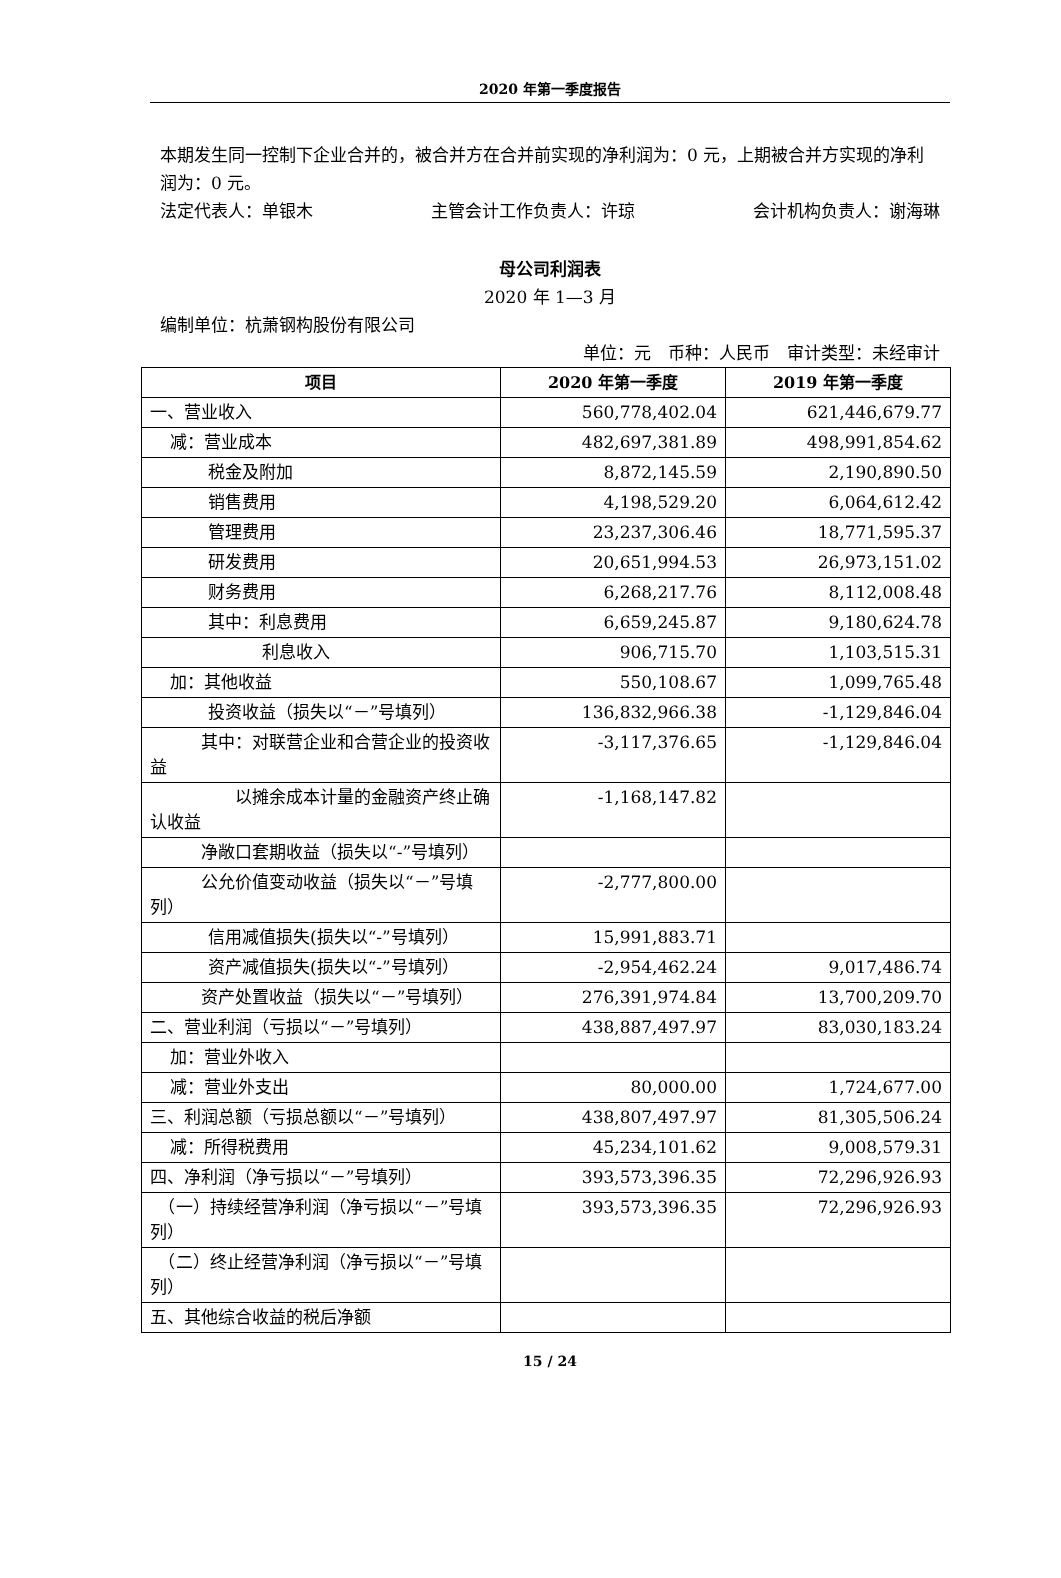2020 年第一季度报告
本期发生同一控制下企业合并的，被合并方在合并前实现的净利润为：0 元，上期被合并方实现的净利润为：0 元。
法定代表人：单银木 主管会计工作负责人：许琼 会计机构负责人：谢海琳
母公司利润表
2020 年 1—3 月
编制单位：杭萧钢构股份有限公司
单位：元　币种：人民币　审计类型：未经审计
| 项目 | 2020 年第一季度 | 2019 年第一季度 |
| --- | --- | --- |
| 一、营业收入 | 560,778,402.04 | 621,446,679.77 |
| 减：营业成本 | 482,697,381.89 | 498,991,854.62 |
| 税金及附加 | 8,872,145.59 | 2,190,890.50 |
| 销售费用 | 4,198,529.20 | 6,064,612.42 |
| 管理费用 | 23,237,306.46 | 18,771,595.37 |
| 研发费用 | 20,651,994.53 | 26,973,151.02 |
| 财务费用 | 6,268,217.76 | 8,112,008.48 |
| 其中：利息费用 | 6,659,245.87 | 9,180,624.78 |
| 利息收入 | 906,715.70 | 1,103,515.31 |
| 加：其他收益 | 550,108.67 | 1,099,765.48 |
| 投资收益（损失以“－”号填列） | 136,832,966.38 | -1,129,846.04 |
| 其中：对联营企业和合营企业的投资收益 | -3,117,376.65 | -1,129,846.04 |
| 以摊余成本计量的金融资产终止确认收益 | -1,168,147.82 | |
| 净敞口套期收益（损失以“-”号填列） | | |
| 公允价值变动收益（损失以“－”号填列） | -2,777,800.00 | |
| 信用减值损失(损失以“-”号填列） | 15,991,883.71 | |
| 资产减值损失(损失以“-”号填列） | -2,954,462.24 | 9,017,486.74 |
| 资产处置收益（损失以“－”号填列） | 276,391,974.84 | 13,700,209.70 |
| 二、营业利润（亏损以“－”号填列） | 438,887,497.97 | 83,030,183.24 |
| 加：营业外收入 | | |
| 减：营业外支出 | 80,000.00 | 1,724,677.00 |
| 三、利润总额（亏损总额以“－”号填列） | 438,807,497.97 | 81,305,506.24 |
| 减：所得税费用 | 45,234,101.62 | 9,008,579.31 |
| 四、净利润（净亏损以“－”号填列） | 393,573,396.35 | 72,296,926.93 |
| （一）持续经营净利润（净亏损以“－”号填列） | 393,573,396.35 | 72,296,926.93 |
| （二）终止经营净利润（净亏损以“－”号填列） | | |
| 五、其他综合收益的税后净额 | | |
15 / 24